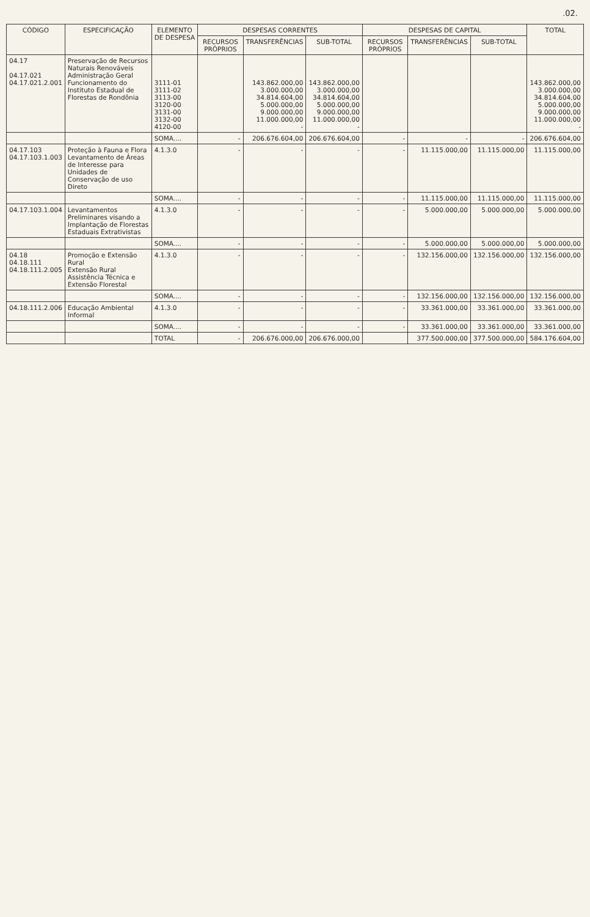.02.
| CÓDIGO | ESPECIFICAÇÃO | ELEMENTO DE DESPESA | DESPESAS CORRENTES | | | DESPESAS DE CAPITAL | | | TOTAL |
| --- | --- | --- | --- | --- | --- | --- | --- | --- | --- |
| | | | RECURSOS PRÓPRIOS | TRANSFERÊNCIAS | SUB-TOTAL | RECURSOS PRÓPRIOS | TRANSFERÊNCIAS | SUB-TOTAL | |
| 04.17 04.17.021 04.17.021.2.001 | Preservação de Recursos Naturais Renováveis Administração Geral Funcionamento do Instituto Estadual de Florestas de Rondônia | 3111-01 3111-02 3113-00 3120-00 3131-00 3132-00 4120-00 | | 143.862.000,00 3.000.000,00 34.814.604,00 5.000.000,00 9.000.000,00 11.000.000,00 - | 143.862.000,00 3.000.000,00 34.814.604,00 5.000.000,00 9.000.000,00 11.000.000,00 - | | | | 143.862.000,00 3.000.000,00 34.814.604,00 5.000.000,00 9.000.000,00 11.000.000,00 - |
| | | SOMA.... | - | 206.676.604,00 | 206.676.604,00 | - | - | - | 206.676.604,00 |
| 04.17.103 04.17.103.1.003 | Proteção à Fauna e Flora Levantamento de Áreas de Interesse para Unidades de Conservação de uso Direto | 4.1.3.0 | - | - | - | - | 11.115.000,00 | 11.115.000,00 | 11.115.000,00 |
| | | SOMA.... | - | - | - | - | 11.115.000,00 | 11.115.000,00 | 11.115.000,00 |
| 04.17.103.1.004 | Levantamentos Preliminares visando a Implantação de Florestas Estaduais Extrativistas | 4.1.3.0 | - | - | - | - | 5.000.000,00 | 5.000.000,00 | 5.000.000,00 |
| | | SOMA.... | - | - | - | - | 5.000.000,00 | 5.000.000,00 | 5.000.000,00 |
| 04.18 04.18.111 04.18.111.2.005 | Promoção e Extensão Rural Extensão Rural Assistência Técnica e Extensão Florestal | 4.1.3.0 | - | - | - | - | 132.156.000,00 | 132.156.000,00 | 132.156.000,00 |
| | | SOMA.... | - | - | - | - | 132.156.000,00 | 132.156.000,00 | 132.156.000,00 |
| 04.18.111.2.006 | Educação Ambiental Informal | 4.1.3.0 | - | - | - | - | 33.361.000,00 | 33.361.000,00 | 33.361.000,00 |
| | | SOMA.... | - | - | - | - | 33.361.000,00 | 33.361.000,00 | 33.361.000,00 |
| | | TOTAL | - | 206.676.000,00 | 206.676.000,00 | | 377.500.000,00 | 377.500.000,00 | 584.176.604,00 |